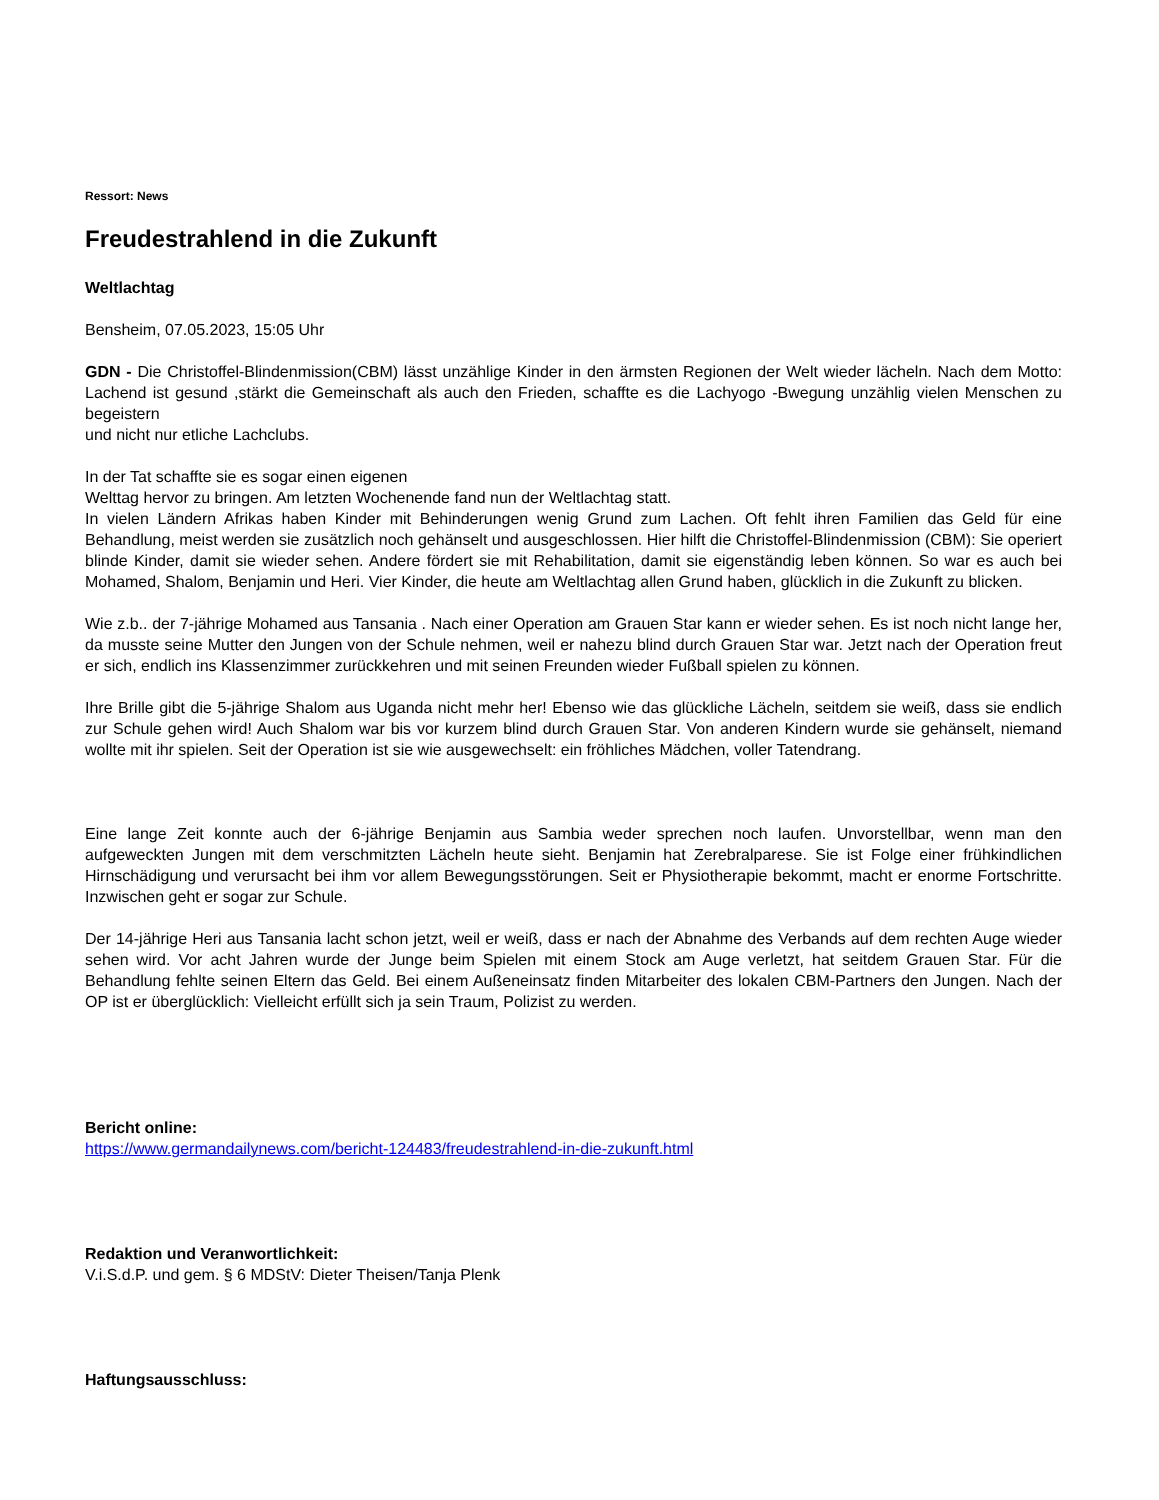Ressort: News
Freudestrahlend in die Zukunft
Weltlachtag
Bensheim, 07.05.2023, 15:05 Uhr
GDN - Die Christoffel-Blindenmission(CBM) lässt unzählige Kinder in den ärmsten Regionen der Welt wieder lächeln. Nach dem Motto: Lachend ist gesund ,stärkt die Gemeinschaft als auch den Frieden, schaffte es die Lachyogo -Bwegung unzählig vielen Menschen zu begeistern
und nicht nur etliche Lachclubs.
In der Tat schaffte sie es sogar einen eigenen
Welttag hervor zu bringen. Am letzten Wochenende fand nun der Weltlachtag statt.
In vielen Ländern Afrikas haben Kinder mit Behinderungen wenig Grund zum Lachen. Oft fehlt ihren Familien das Geld für eine Behandlung, meist werden sie zusätzlich noch gehänselt und ausgeschlossen. Hier hilft die Christoffel-Blindenmission (CBM): Sie operiert blinde Kinder, damit sie wieder sehen. Andere fördert sie mit Rehabilitation, damit sie eigenständig leben können. So war es auch bei Mohamed, Shalom, Benjamin und Heri. Vier Kinder, die heute am Weltlachtag allen Grund haben, glücklich in die Zukunft zu blicken.
Wie z.b.. der 7-jährige Mohamed aus Tansania . Nach einer Operation am Grauen Star kann er wieder sehen. Es ist noch nicht lange her, da musste seine Mutter den Jungen von der Schule nehmen, weil er nahezu blind durch Grauen Star war. Jetzt nach der Operation freut er sich, endlich ins Klassenzimmer zurückkehren und mit seinen Freunden wieder Fußball spielen zu können.
Ihre Brille gibt die 5-jährige Shalom aus Uganda nicht mehr her! Ebenso wie das glückliche Lächeln, seitdem sie weiß, dass sie endlich zur Schule gehen wird! Auch Shalom war bis vor kurzem blind durch Grauen Star. Von anderen Kindern wurde sie gehänselt, niemand wollte mit ihr spielen. Seit der Operation ist sie wie ausgewechselt: ein fröhliches Mädchen, voller Tatendrang.
Eine lange Zeit konnte auch der 6-jährige Benjamin aus Sambia weder sprechen noch laufen. Unvorstellbar, wenn man den aufgeweckten Jungen mit dem verschmitzten Lächeln heute sieht. Benjamin hat Zerebralparese. Sie ist Folge einer frühkindlichen Hirnschädigung und verursacht bei ihm vor allem Bewegungsstörungen. Seit er Physiotherapie bekommt, macht er enorme Fortschritte. Inzwischen geht er sogar zur Schule.
Der 14-jährige Heri aus Tansania lacht schon jetzt, weil er weiß, dass er nach der Abnahme des Verbands auf dem rechten Auge wieder sehen wird. Vor acht Jahren wurde der Junge beim Spielen mit einem Stock am Auge verletzt, hat seitdem Grauen Star. Für die Behandlung fehlte seinen Eltern das Geld. Bei einem Außeneinsatz finden Mitarbeiter des lokalen CBM-Partners den Jungen. Nach der OP ist er überglücklich: Vielleicht erfüllt sich ja sein Traum, Polizist zu werden.
Bericht online:
https://www.germandailynews.com/bericht-124483/freudestrahlend-in-die-zukunft.html
Redaktion und Veranwortlichkeit:
V.i.S.d.P. und gem. § 6 MDStV: Dieter Theisen/Tanja Plenk
Haftungsausschluss: